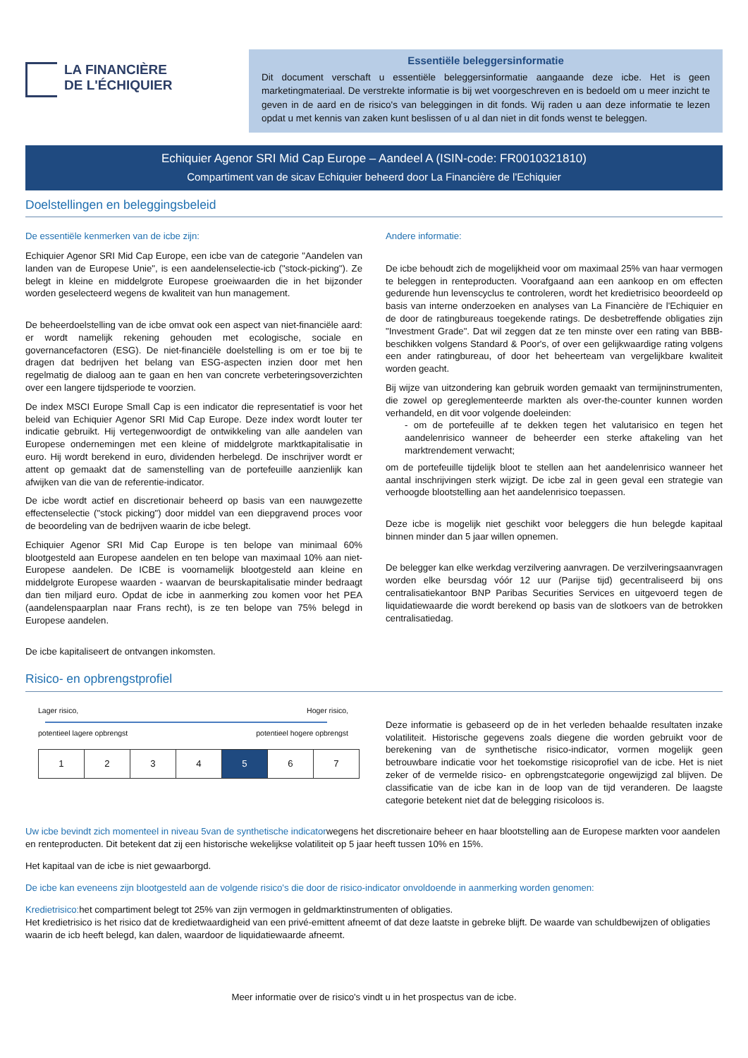LA FINANCIÈRE
DE L'ÉCHIQUIER
Essentiële beleggersinformatie
Dit document verschaft u essentiële beleggersinformatie aangaande deze icbe. Het is geen marketingmateriaal. De verstrekte informatie is bij wet voorgeschreven en is bedoeld om u meer inzicht te geven in de aard en de risico's van beleggingen in dit fonds. Wij raden u aan deze informatie te lezen opdat u met kennis van zaken kunt beslissen of u al dan niet in dit fonds wenst te beleggen.
Echiquier Agenor SRI Mid Cap Europe – Aandeel A (ISIN-code: FR0010321810)
Compartiment van de sicav Echiquier beheerd door La Financière de l'Echiquier
Doelstellingen en beleggingsbeleid
De essentiële kenmerken van de icbe zijn:
Echiquier Agenor SRI Mid Cap Europe, een icbe van de categorie "Aandelen van landen van de Europese Unie", is een aandelenselectie-icb ("stock-picking"). Ze belegt in kleine en middelgrote Europese groeiwaarden die in het bijzonder worden geselecteerd wegens de kwaliteit van hun management.
De beheerdoelstelling van de icbe omvat ook een aspect van niet-financiële aard: er wordt namelijk rekening gehouden met ecologische, sociale en governancefactoren (ESG). De niet-financiële doelstelling is om er toe bij te dragen dat bedrijven het belang van ESG-aspecten inzien door met hen regelmatig de dialoog aan te gaan en hen van concrete verbeteringsoverzichten over een langere tijdsperiode te voorzien.
De index MSCI Europe Small Cap is een indicator die representatief is voor het beleid van Echiquier Agenor SRI Mid Cap Europe. Deze index wordt louter ter indicatie gebruikt. Hij vertegenwoordigt de ontwikkeling van alle aandelen van Europese ondernemingen met een kleine of middelgrote marktkapitalisatie in euro. Hij wordt berekend in euro, dividenden herbelegd. De inschrijver wordt er attent op gemaakt dat de samenstelling van de portefeuille aanzienlijk kan afwijken van die van de referentie-indicator.
De icbe wordt actief en discretionair beheerd op basis van een nauwgezette effectenselectie ("stock picking") door middel van een diepgravend proces voor de beoordeling van de bedrijven waarin de icbe belegt.
Echiquier Agenor SRI Mid Cap Europe is ten belope van minimaal 60% blootgesteld aan Europese aandelen en ten belope van maximaal 10% aan niet-Europese aandelen. De ICBE is voornamelijk blootgesteld aan kleine en middelgrote Europese waarden - waarvan de beurskapitalisatie minder bedraagt dan tien miljard euro. Opdat de icbe in aanmerking zou komen voor het PEA (aandelenspaarplan naar Frans recht), is ze ten belope van 75% belegd in Europese aandelen.
De icbe kapitaliseert de ontvangen inkomsten.
Andere informatie:
De icbe behoudt zich de mogelijkheid voor om maximaal 25% van haar vermogen te beleggen in renteproducten. Voorafgaand aan een aankoop en om effecten gedurende hun levenscyclus te controleren, wordt het kredietrisico beoordeeld op basis van interne onderzoeken en analyses van La Financière de l'Echiquier en de door de ratingbureaus toegekende ratings. De desbetreffende obligaties zijn "Investment Grade". Dat wil zeggen dat ze ten minste over een rating van BBB- beschikken volgens Standard & Poor's, of over een gelijkwaardige rating volgens een ander ratingbureau, of door het beheerteam van vergelijkbare kwaliteit worden geacht.
Bij wijze van uitzondering kan gebruik worden gemaakt van termijninstrumenten, die zowel op gereglementeerde markten als over-the-counter kunnen worden verhandeld, en dit voor volgende doeleinden:
- om de portefeuille af te dekken tegen het valutarisico en tegen het aandelenrisico wanneer de beheerder een sterke aftakeling van het marktrendement verwacht;
om de portefeuille tijdelijk bloot te stellen aan het aandelenrisico wanneer het aantal inschrijvingen sterk wijzigt. De icbe zal in geen geval een strategie van verhoogde blootstelling aan het aandelenrisico toepassen.
Deze icbe is mogelijk niet geschikt voor beleggers die hun belegde kapitaal binnen minder dan 5 jaar willen opnemen.
De belegger kan elke werkdag verzilvering aanvragen. De verzilveringsaanvragen worden elke beursdag vóór 12 uur (Parijse tijd) gecentraliseerd bij ons centralisatiekantoor BNP Paribas Securities Services en uitgevoerd tegen de liquidatiewaarde die wordt berekend op basis van de slotkoers van de betrokken centralisatiedag.
Risico- en opbrengstprofiel
Lager risico, Hoger risico,
potentieel lagere opbrengst potentieel hogere opbrengst
| 1 | 2 | 3 | 4 | 5 | 6 | 7 |
Deze informatie is gebaseerd op de in het verleden behaalde resultaten inzake volatiliteit. Historische gegevens zoals diegene die worden gebruikt voor de berekening van de synthetische risico-indicator, vormen mogelijk geen betrouwbare indicatie voor het toekomstige risicoprofiel van de icbe. Het is niet zeker of de vermelde risico- en opbrengstcategorie ongewijzigd zal blijven. De classificatie van de icbe kan in de loop van de tijd veranderen. De laagste categorie betekent niet dat de belegging risicoloos is.
Uw icbe bevindt zich momenteel in niveau 5van de synthetische indicatorwegens het discretionaire beheer en haar blootstelling aan de Europese markten voor aandelen en renteproducten. Dit betekent dat zij een historische wekelijkse volatiliteit op 5 jaar heeft tussen 10% en 15%.
Het kapitaal van de icbe is niet gewaarborgd.
De icbe kan eveneens zijn blootgesteld aan de volgende risico's die door de risico-indicator onvoldoende in aanmerking worden genomen:
Kredietrisico: het compartiment belegt tot 25% van zijn vermogen in geldmarktinstrumenten of obligaties.
Het kredietrisico is het risico dat de kredietwaardigheid van een privé-emittent afneemt of dat deze laatste in gebreke blijft. De waarde van schuldbewijzen of obligaties waarin de icb heeft belegd, kan dalen, waardoor de liquidatiewaarde afneemt.
Meer informatie over de risico's vindt u in het prospectus van de icbe.